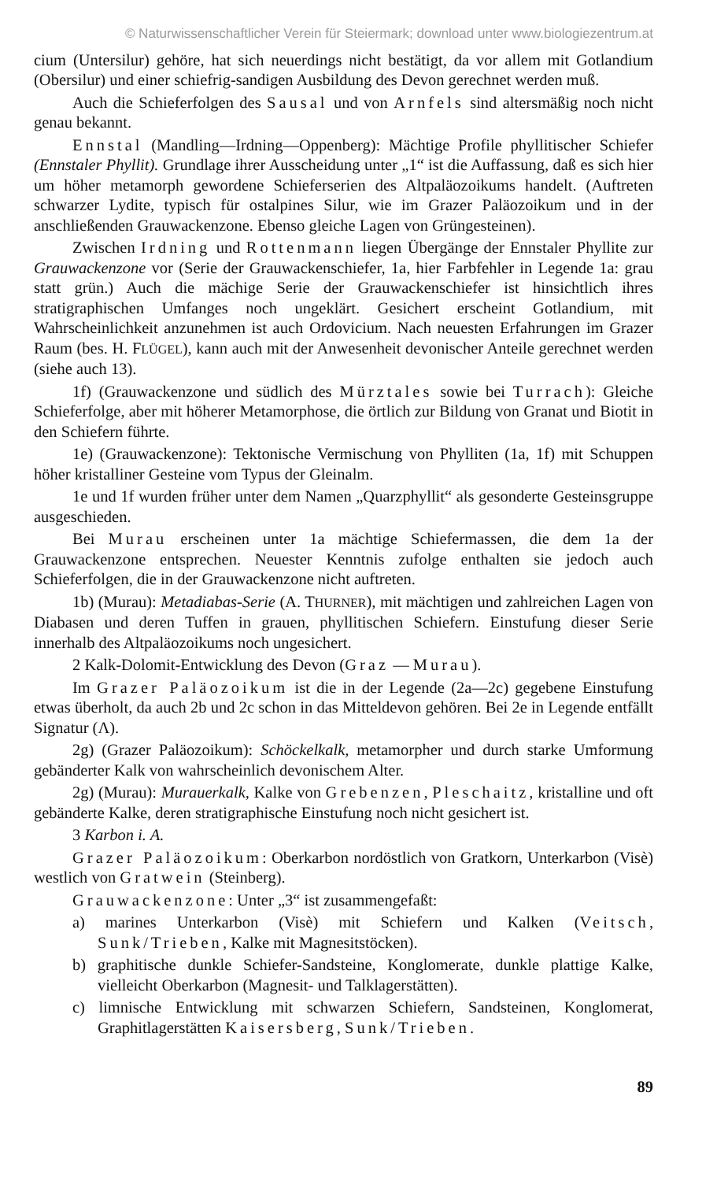© Naturwissenschaftlicher Verein für Steiermark; download unter www.biologiezentrum.at
cium (Untersilur) gehöre, hat sich neuerdings nicht bestätigt, da vor allem mit Gotlandium (Obersilur) und einer schiefrig-sandigen Ausbildung des Devon gerechnet werden muß.
Auch die Schieferfolgen des Sausal und von Arnfels sind altersmäßig noch nicht genau bekannt.
Ennstal (Mandling—Irdning—Oppenberg): Mächtige Profile phyllitischer Schiefer (Ennstaler Phyllit). Grundlage ihrer Ausscheidung unter „1“ ist die Auffassung, daß es sich hier um höher metamorph gewordene Schieferserien des Altpaläozoikums handelt. (Auftreten schwarzer Lydite, typisch für ostalpines Silur, wie im Grazer Paläozoikum und in der anschließenden Grauwackenzone. Ebenso gleiche Lagen von Grüngesteinen).
Zwischen Irdning und Rottenmann liegen Übergänge der Ennstaler Phyllite zur Grauwackenzone vor (Serie der Grauwackenschiefer, 1a, hier Farbfehler in Legende 1a: grau statt grün.) Auch die mächige Serie der Grauwackenschiefer ist hinsichtlich ihres stratigraphischen Umfanges noch ungeklärt. Gesichert erscheint Gotlandium, mit Wahrscheinlichkeit anzunehmen ist auch Ordovicium. Nach neuesten Erfahrungen im Grazer Raum (bes. H. FLÜGEL), kann auch mit der Anwesenheit devonischer Anteile gerechnet werden (siehe auch 13).
1f) (Grauwackenzone und südlich des Mürztales sowie bei Turrach): Gleiche Schieferfolge, aber mit höherer Metamorphose, die örtlich zur Bildung von Granat und Biotit in den Schiefern führte.
1e) (Grauwackenzone): Tektonische Vermischung von Phylliten (1a, 1f) mit Schuppen höher kristalliner Gesteine vom Typus der Gleinalm.
1e und 1f wurden früher unter dem Namen „Quarzphyllit“ als gesonderte Gesteinsgruppe ausgeschieden.
Bei Murau erscheinen unter 1a mächtige Schiefermassen, die dem 1a der Grauwackenzone entsprechen. Neuester Kenntnis zufolge enthalten sie jedoch auch Schieferfolgen, die in der Grauwackenzone nicht auftreten.
1b) (Murau): Metadiabas-Serie (A. THURNER), mit mächtigen und zahlreichen Lagen von Diabasen und deren Tuffen in grauen, phyllitischen Schiefern. Einstufung dieser Serie innerhalb des Altpaläozoikums noch ungesichert.
2 Kalk-Dolomit-Entwicklung des Devon (Graz — Murau).
Im Grazer Paläozoikum ist die in der Legende (2a—2c) gegebene Einstufung etwas überholt, da auch 2b und 2c schon in das Mitteldevon gehören. Bei 2e in Legende entfällt Signatur (Λ).
2g) (Grazer Paläozoikum): Schöckelkalk, metamorpher und durch starke Umformung gebänderter Kalk von wahrscheinlich devonischem Alter.
2g) (Murau): Murauerkalk, Kalke von Grebenzen, Pleschaitz, kristalline und oft gebänderte Kalke, deren stratigraphische Einstufung noch nicht gesichert ist.
3 Karbon i. A.
Grazer Paläozoikum: Oberkarbon nordöstlich von Gratkorn, Unterkarbon (Visè) westlich von Gratwein (Steinberg).
Grauwackenzone: Unter „3“ ist zusammengefaßt:
a) marines Unterkarbon (Visè) mit Schiefern und Kalken (Veitsch, Sunk/Trieben, Kalke mit Magnesitstöcken).
b) graphitische dunkle Schiefer-Sandsteine, Konglomerate, dunkle plattige Kalke, vielleicht Oberkarbon (Magnesit- und Talklagerstätten).
c) limnische Entwicklung mit schwarzen Schiefern, Sandsteinen, Konglomerat, Graphitlagerstätten Kaisersberg, Sunk/Trieben.
89